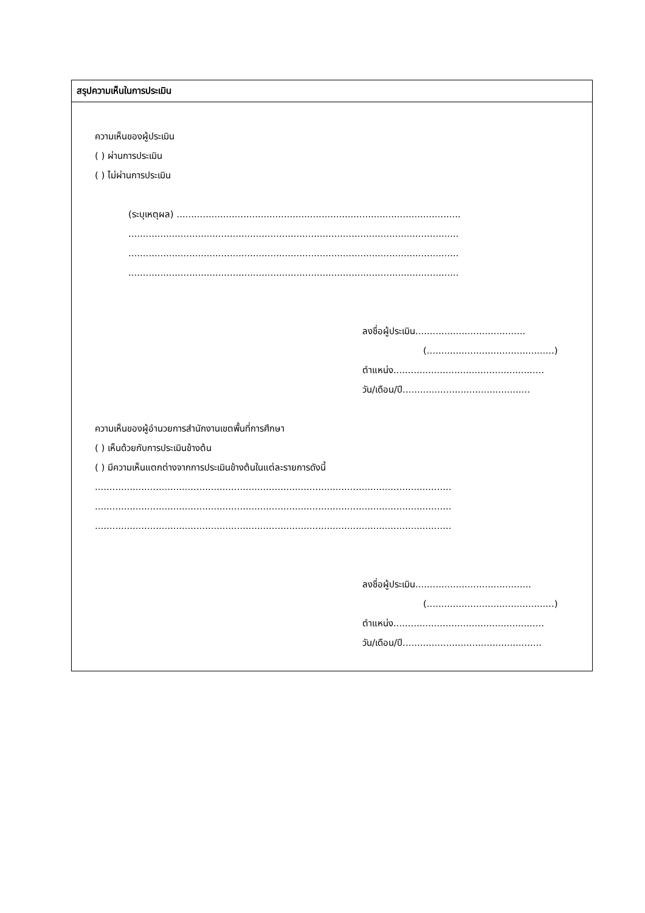| สรุปความเห็นในการประเมิน |
| --- |
| ความเห็นของผู้ประเมิน ( ) ผ่านการประเมิน ( ) ไม่ผ่านการประเมิน (ระบุเหตุผล) .................................................................................................. .................................................................................................................. .................................................................................................................. .................................................................................................................. ลงชื่อผู้ประเมิน...................................... (............................................) ตำแหน่ง.................................................... วัน/เดือน/ปี............................................ ความเห็นของผู้อำนวยการสำนักงานเขตพื้นที่การศึกษา ( ) เห็นด้วยกับการประเมินข้างต้น ( ) มีความเห็นแตกต่างจากการประเมินข้างต้นในแต่ละรายการดังนี้ ........................................................................................................................... ........................................................................................................................... ........................................................................................................................... ลงชื่อผู้ประเมิน........................................ (............................................) ตำแหน่ง.................................................... วัน/เดือน/ปี................................................ |